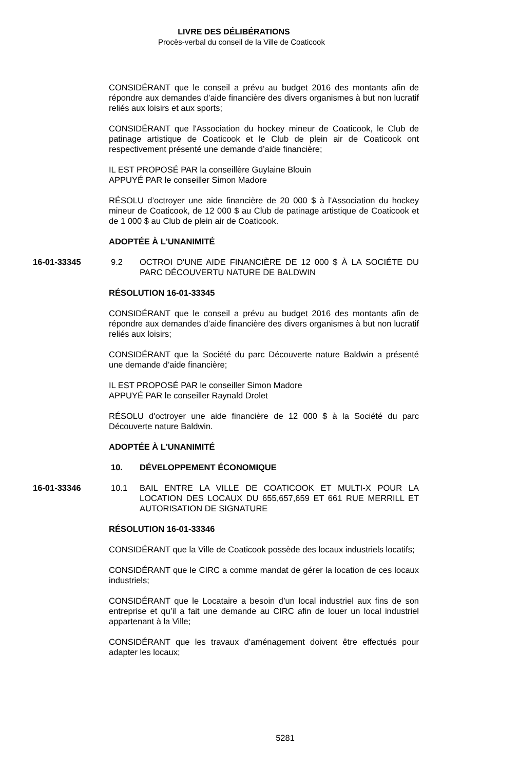LIVRE DES DÉLIBÉRATIONS
Procès-verbal du conseil de la Ville de Coaticook
CONSIDÉRANT que le conseil a prévu au budget 2016 des montants afin de répondre aux demandes d’aide financière des divers organismes à but non lucratif reliés aux loisirs et aux sports;
CONSIDÉRANT que l'Association du hockey mineur de Coaticook, le Club de patinage artistique de Coaticook et le Club de plein air de Coaticook ont respectivement présenté une demande d’aide financière;
IL EST PROPOSÉ PAR la conseillère Guylaine Blouin
APPUYÉ PAR le conseiller Simon Madore
RÉSOLU d’octroyer une aide financière de 20 000 $ à l'Association du hockey mineur de Coaticook, de 12 000 $ au Club de patinage artistique de Coaticook et de 1 000 $ au Club de plein air de Coaticook.
ADOPTÉE À L'UNANIMITÉ
16-01-33345 9.2 OCTROI D'UNE AIDE FINANCIÈRE DE 12 000 $ À LA SOCIÉTE DU PARC DÉCOUVERTU NATURE DE BALDWIN
RÉSOLUTION 16-01-33345
CONSIDÉRANT que le conseil a prévu au budget 2016 des montants afin de répondre aux demandes d’aide financière des divers organismes à but non lucratif reliés aux loisirs;
CONSIDÉRANT que la Société du parc Découverte nature Baldwin a présenté une demande d’aide financière;
IL EST PROPOSÉ PAR le conseiller Simon Madore
APPUYÉ PAR le conseiller Raynald Drolet
RÉSOLU d'octroyer une aide financière de 12 000 $ à la Société du parc Découverte nature Baldwin.
ADOPTÉE À L'UNANIMITÉ
10. DÉVELOPPEMENT ÉCONOMIQUE
16-01-33346 10.1 BAIL ENTRE LA VILLE DE COATICOOK ET MULTI-X POUR LA LOCATION DES LOCAUX DU 655,657,659 ET 661 RUE MERRILL ET AUTORISATION DE SIGNATURE
RÉSOLUTION 16-01-33346
CONSIDÉRANT que la Ville de Coaticook possède des locaux industriels locatifs;
CONSIDÉRANT que le CIRC a comme mandat de gérer la location de ces locaux industriels;
CONSIDÉRANT que le Locataire a besoin d’un local industriel aux fins de son entreprise et qu’il a fait une demande au CIRC afin de louer un local industriel appartenant à la Ville;
CONSIDÉRANT que les travaux d’aménagement doivent être effectués pour adapter les locaux;
5281